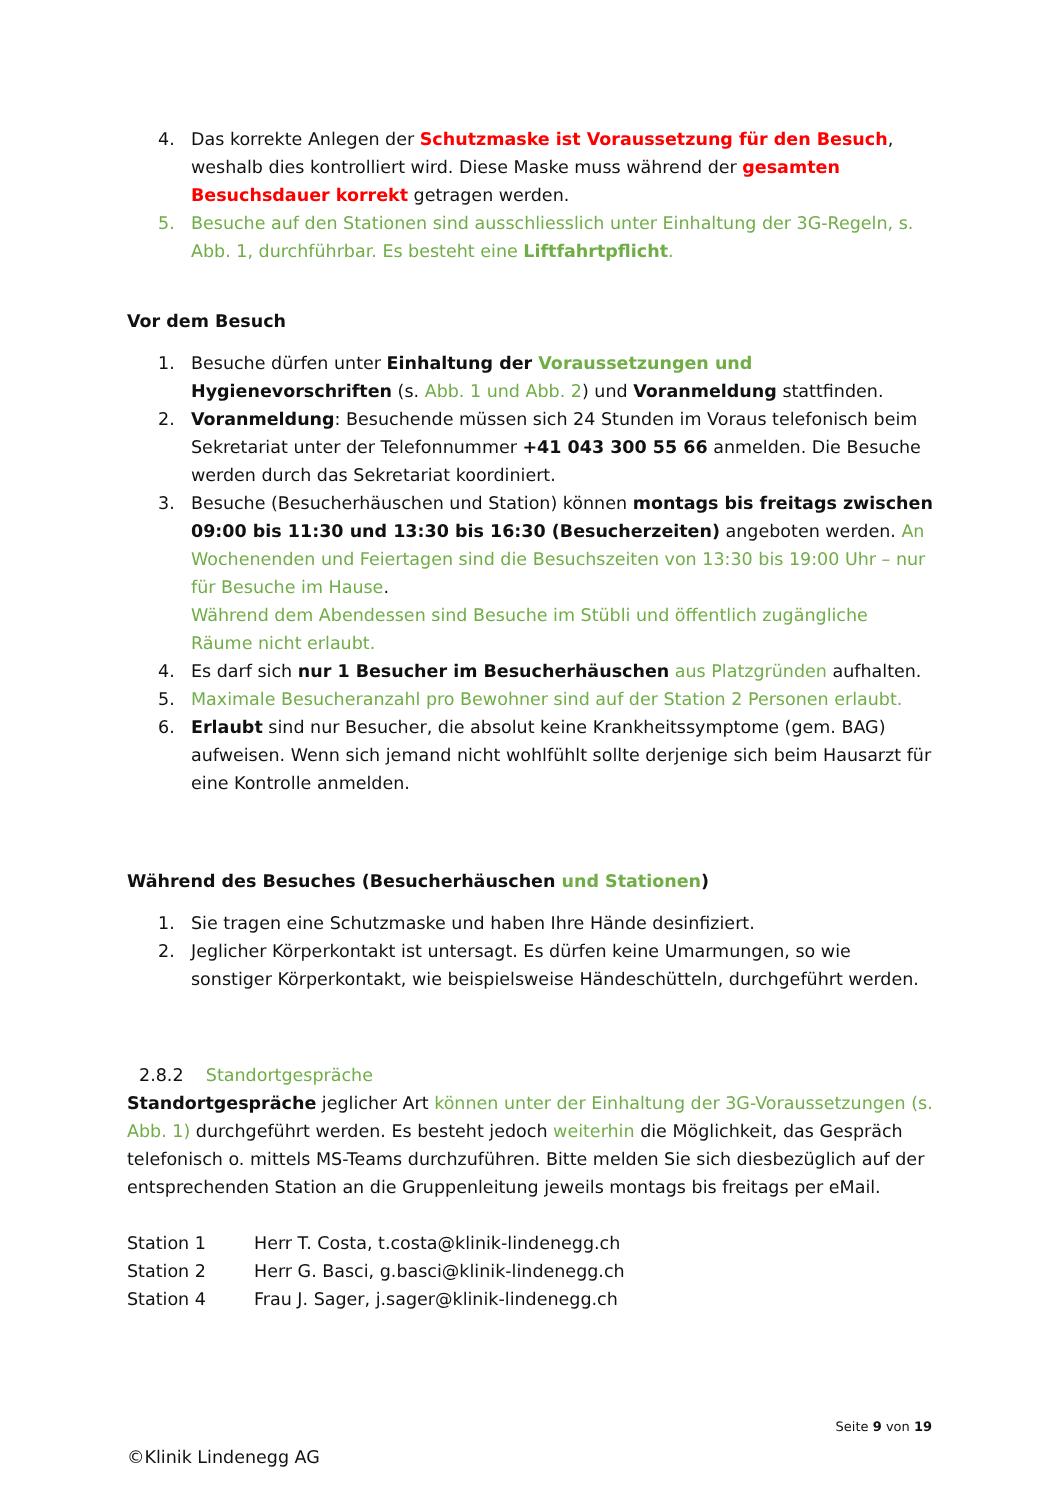4. Das korrekte Anlegen der Schutzmaske ist Voraussetzung für den Besuch, weshalb dies kontrolliert wird. Diese Maske muss während der gesamten Besuchsdauer korrekt getragen werden.
5. Besuche auf den Stationen sind ausschliesslich unter Einhaltung der 3G-Regeln, s. Abb. 1, durchführbar. Es besteht eine Liftfahrtpflicht.
Vor dem Besuch
1. Besuche dürfen unter Einhaltung der Voraussetzungen und Hygienevorschriften (s. Abb. 1 und Abb. 2) und Voranmeldung stattfinden.
2. Voranmeldung: Besuchende müssen sich 24 Stunden im Voraus telefonisch beim Sekretariat unter der Telefonnummer +41 043 300 55 66 anmelden. Die Besuche werden durch das Sekretariat koordiniert.
3. Besuche (Besucherhäuschen und Station) können montags bis freitags zwischen 09:00 bis 11:30 und 13:30 bis 16:30 (Besucherzeiten) angeboten werden. An Wochenenden und Feiertagen sind die Besuchszeiten von 13:30 bis 19:00 Uhr – nur für Besuche im Hause.
Während dem Abendessen sind Besuche im Stübli und öffentlich zugängliche Räume nicht erlaubt.
4. Es darf sich nur 1 Besucher im Besucherhäuschen aus Platzgründen aufhalten.
5. Maximale Besucheranzahl pro Bewohner sind auf der Station 2 Personen erlaubt.
6. Erlaubt sind nur Besucher, die absolut keine Krankheitssymptome (gem. BAG) aufweisen. Wenn sich jemand nicht wohlfühlt sollte derjenige sich beim Hausarzt für eine Kontrolle anmelden.
Während des Besuches (Besucherhäuschen und Stationen)
1. Sie tragen eine Schutzmaske und haben Ihre Hände desinfiziert.
2. Jeglicher Körperkontakt ist untersagt. Es dürfen keine Umarmungen, so wie sonstiger Körperkontakt, wie beispielsweise Händeschütteln, durchgeführt werden.
2.8.2 Standortgespräche
Standortgespräche jeglicher Art können unter der Einhaltung der 3G-Voraussetzungen (s. Abb. 1) durchgeführt werden. Es besteht jedoch weiterhin die Möglichkeit, das Gespräch telefonisch o. mittels MS-Teams durchzuführen. Bitte melden Sie sich diesbezüglich auf der entsprechenden Station an die Gruppenleitung jeweils montags bis freitags per eMail.
| Station 1 | Herr T. Costa, t.costa@klinik-lindenegg.ch |
| Station 2 | Herr G. Basci, g.basci@klinik-lindenegg.ch |
| Station 4 | Frau J. Sager, j.sager@klinik-lindenegg.ch |
Seite 9 von 19
©Klinik Lindenegg AG